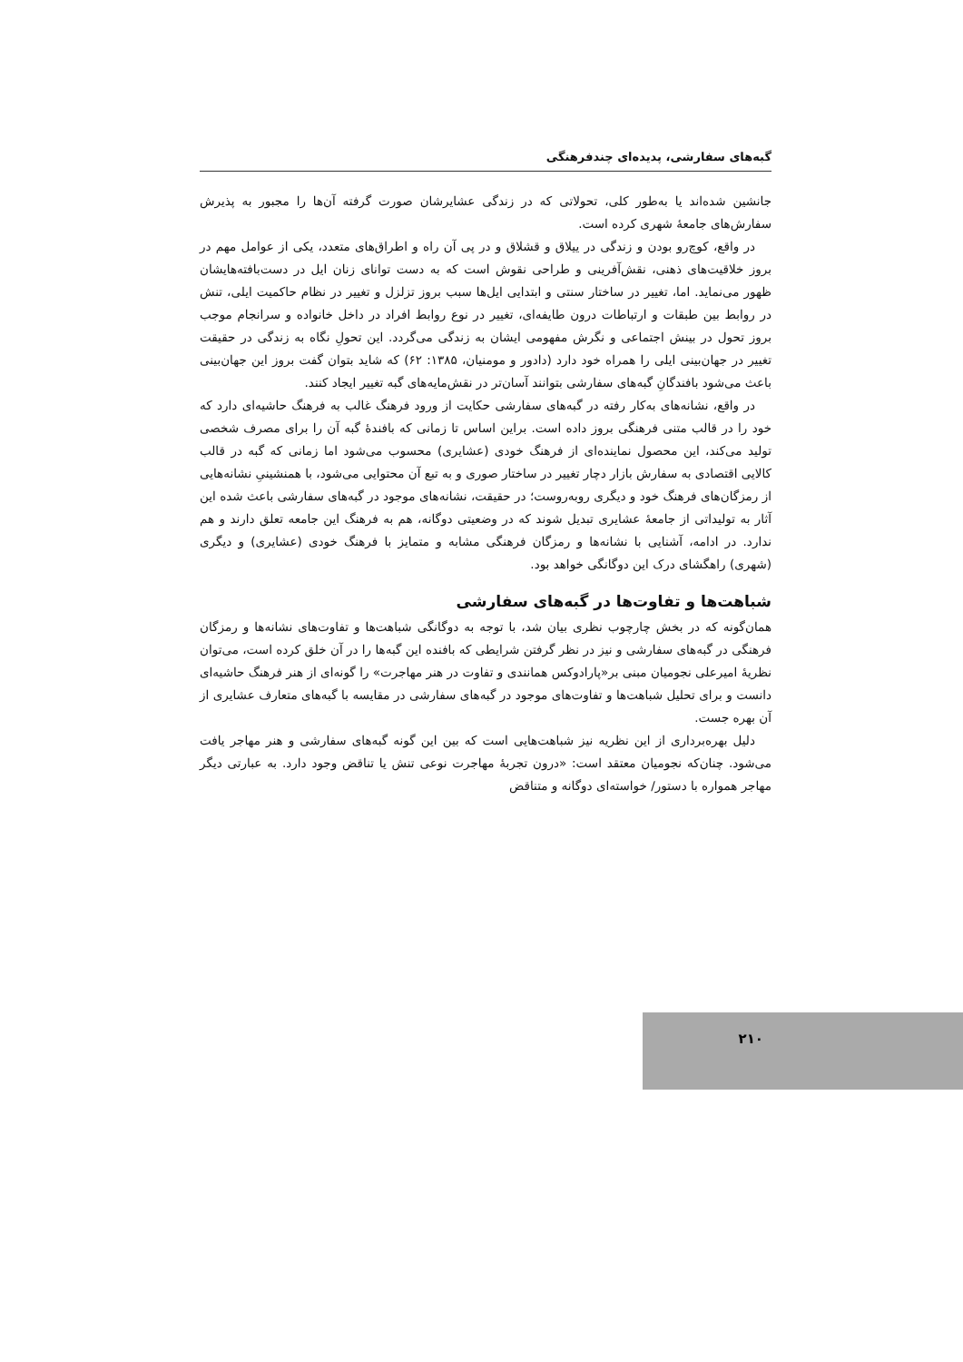گبه‌های سفارشی، پدیده‌ای چندفرهنگی
جانشین شده‌اند یا به‌طور کلی، تحولاتی که در زندگی عشایرشان صورت گرفته آن‌ها را مجبور به پذیرش سفارش‌های جامعهٔ شهری کرده است.
در واقع، کوچ‌رو بودن و زندگی در ییلاق و قشلاق و در پی آن راه و اطراق‌های متعدد، یکی از عوامل مهم در بروز خلاقیت‌های ذهنی، نقش‌آفرینی و طراحی نقوش است که به دست توانای زنان ایل در دست‌بافته‌هایشان ظهور می‌نماید. اما، تغییر در ساختار سنتی و ابتدایی ایل‌ها سبب بروز تزلزل و تغییر در نظام حاکمیت ایلی، تنش در روابط بین طبقات و ارتباطات درون طایفه‌ای، تغییر در نوع روابط افراد در داخل خانواده و سرانجام موجب بروز تحول در بینش اجتماعی و نگرش مفهومی ایشان به زندگی می‌گردد. این تحولِ نگاه به زندگی در حقیقت تغییر در جهان‌بینی ایلی را همراه خود دارد (دادور و مومنیان، ۱۳۸۵: ۶۲) که شاید بتوان گفت بروز این جهان‌بینی باعث می‌شود بافندگانِ گبه‌های سفارشی بتوانند آسان‌تر در نقش‌مایه‌های گبه تغییر ایجاد کنند.
در واقع، نشانه‌های به‌کار رفته در گبه‌های سفارشی حکایت از ورود فرهنگ غالب به فرهنگ حاشیه‌ای دارد که خود را در قالب متنی فرهنگی بروز داده است. براین اساس تا زمانی که بافندهٔ گبه آن را برای مصرف شخصی تولید می‌کند، این محصول نماینده‌ای از فرهنگ خودی (عشایری) محسوب می‌شود اما زمانی که گبه در قالب کالایی اقتصادی به سفارش بازار دچار تغییر در ساختار صوری و به تبع آن محتوایی می‌شود، با همنشینیِ نشانه‌هایی از رمزگان‌های فرهنگ خود و دیگری روبه‌روست؛ در حقیقت، نشانه‌های موجود در گبه‌های سفارشی باعث شده این آثار به تولیداتی از جامعهٔ عشایری تبدیل شوند که در وضعیتی دوگانه، هم به فرهنگ این جامعه تعلق دارند و هم ندارد. در ادامه، آشنایی با نشانه‌ها و رمزگان فرهنگی مشابه و متمایز با فرهنگ خودی (عشایری) و دیگری (شهری) راهگشای درک این دوگانگی خواهد بود.
شباهت‌ها و تفاوت‌ها در گبه‌های سفارشی
همان‌گونه که در بخش چارچوب نظری بیان شد، با توجه به دوگانگی شباهت‌ها و تفاوت‌های نشانه‌ها و رمزگان فرهنگی در گبه‌های سفارشی و نیز در نظر گرفتن شرایطی که بافنده این گبه‌ها را در آن خلق کرده است، می‌توان نظریهٔ امیرعلی نجومیان مبنی بر«پارادوکس همانندی و تفاوت در هنر مهاجرت» را گونه‌ای از هنر فرهنگ حاشیه‌ای دانست و برای تحلیل شباهت‌ها و تفاوت‌های موجود در گبه‌های سفارشی در مقایسه با گبه‌های متعارف عشایری از آن بهره جست.
دلیل بهره‌برداری از این نظریه نیز شباهت‌هایی است که بین این گونه گبه‌های سفارشی و هنر مهاجر یافت می‌شود. چنان‌که نجومیان معتقد است: «درون تجربهٔ مهاجرت نوعی تنش یا تناقض وجود دارد. به عبارتی دیگر مهاجر همواره با دستور/ خواسته‌ای دوگانه و متناقض
۲۱۰